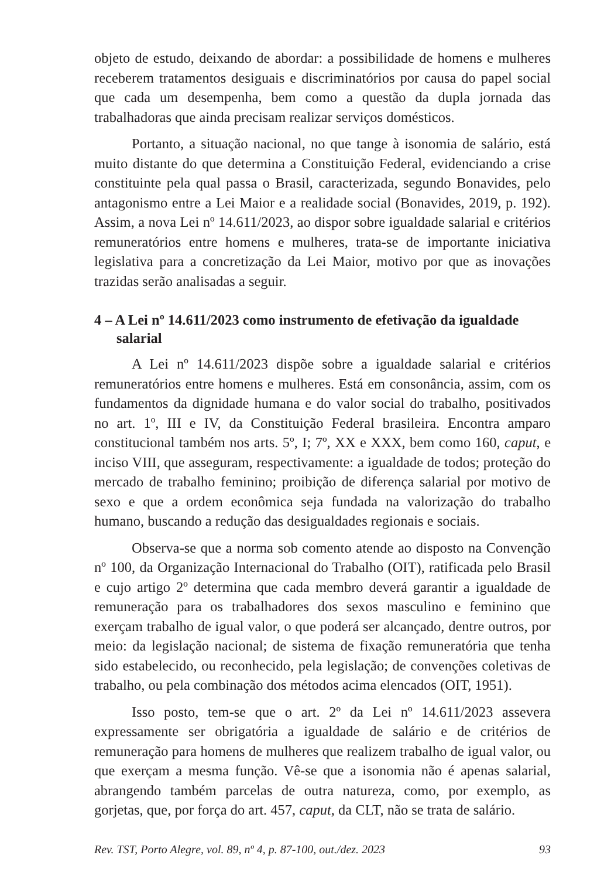objeto de estudo, deixando de abordar: a possibilidade de homens e mulheres receberem tratamentos desiguais e discriminatórios por causa do papel social que cada um desempenha, bem como a questão da dupla jornada das trabalhadoras que ainda precisam realizar serviços domésticos.
Portanto, a situação nacional, no que tange à isonomia de salário, está muito distante do que determina a Constituição Federal, evidenciando a crise constituinte pela qual passa o Brasil, caracterizada, segundo Bonavides, pelo antagonismo entre a Lei Maior e a realidade social (Bonavides, 2019, p. 192). Assim, a nova Lei nº 14.611/2023, ao dispor sobre igualdade salarial e critérios remuneratórios entre homens e mulheres, trata-se de importante iniciativa legislativa para a concretização da Lei Maior, motivo por que as inovações trazidas serão analisadas a seguir.
4 – A Lei nº 14.611/2023 como instrumento de efetivação da igualdade salarial
A Lei nº 14.611/2023 dispõe sobre a igualdade salarial e critérios remuneratórios entre homens e mulheres. Está em consonância, assim, com os fundamentos da dignidade humana e do valor social do trabalho, positivados no art. 1º, III e IV, da Constituição Federal brasileira. Encontra amparo constitucional também nos arts. 5º, I; 7º, XX e XXX, bem como 160, caput, e inciso VIII, que asseguram, respectivamente: a igualdade de todos; proteção do mercado de trabalho feminino; proibição de diferença salarial por motivo de sexo e que a ordem econômica seja fundada na valorização do trabalho humano, buscando a redução das desigualdades regionais e sociais.
Observa-se que a norma sob comento atende ao disposto na Convenção nº 100, da Organização Internacional do Trabalho (OIT), ratificada pelo Brasil e cujo artigo 2º determina que cada membro deverá garantir a igualdade de remuneração para os trabalhadores dos sexos masculino e feminino que exerçam trabalho de igual valor, o que poderá ser alcançado, dentre outros, por meio: da legislação nacional; de sistema de fixação remuneratória que tenha sido estabelecido, ou reconhecido, pela legislação; de convenções coletivas de trabalho, ou pela combinação dos métodos acima elencados (OIT, 1951).
Isso posto, tem-se que o art. 2º da Lei nº 14.611/2023 assevera expressamente ser obrigatória a igualdade de salário e de critérios de remuneração para homens de mulheres que realizem trabalho de igual valor, ou que exerçam a mesma função. Vê-se que a isonomia não é apenas salarial, abrangendo também parcelas de outra natureza, como, por exemplo, as gorjetas, que, por força do art. 457, caput, da CLT, não se trata de salário.
Rev. TST, Porto Alegre, vol. 89, nº 4, p. 87-100, out./dez. 2023 93